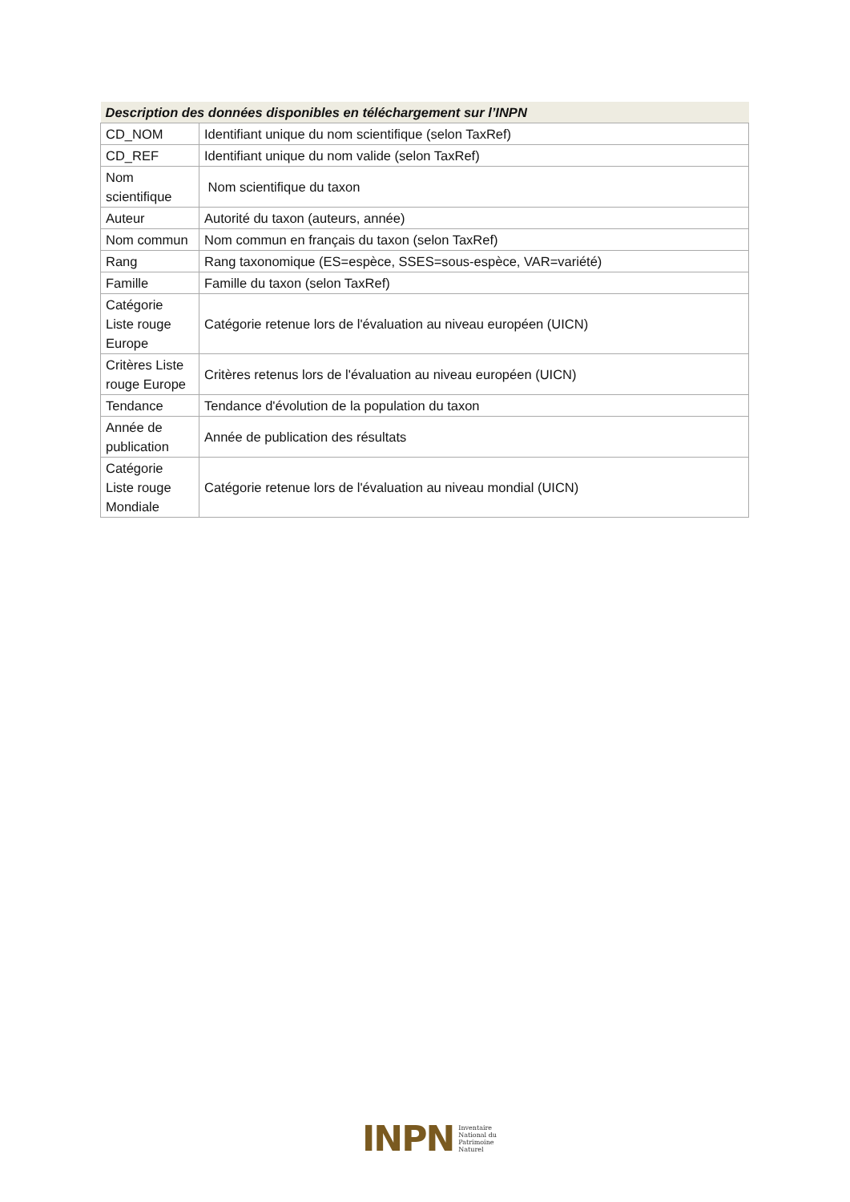| Description des données disponibles en téléchargement sur l’INPN | |
| --- | --- |
| CD_NOM | Identifiant unique du nom scientifique (selon TaxRef) |
| CD_REF | Identifiant unique du nom valide (selon TaxRef) |
| Nom scientifique | Nom scientifique du taxon |
| Auteur | Autorité du taxon (auteurs, année) |
| Nom commun | Nom commun en français du taxon (selon TaxRef) |
| Rang | Rang taxonomique (ES=espèce, SSES=sous-espèce, VAR=variété) |
| Famille | Famille du taxon (selon TaxRef) |
| Catégorie Liste rouge Europe | Catégorie retenue lors de l'évaluation au niveau européen (UICN) |
| Critères Liste rouge Europe | Critères retenus lors de l'évaluation au niveau européen (UICN) |
| Tendance | Tendance d'évolution de la population du taxon |
| Année de publication | Année de publication des résultats |
| Catégorie Liste rouge Mondiale | Catégorie retenue lors de l'évaluation au niveau mondial (UICN) |
INPN
Inventaire
National du
Patrimoine
Naturel